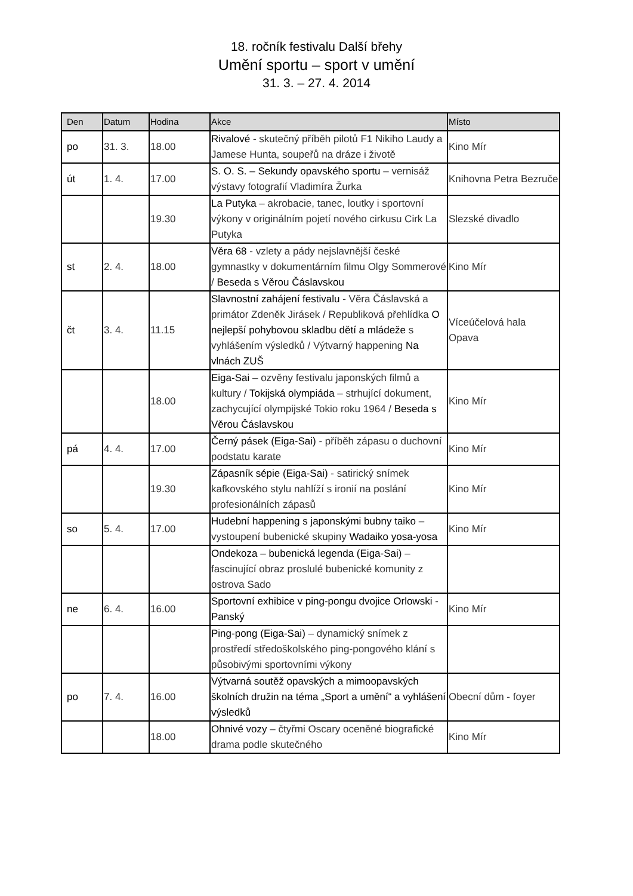18. ročník festivalu Další břehy
Umění sportu – sport v umění
31. 3. – 27. 4. 2014
| Den | Datum | Hodina | Akce | Místo |
| --- | --- | --- | --- | --- |
| po | 31. 3. | 18.00 | Rivalové - skutečný příběh pilotů F1 Nikiho Laudy a Jamese Hunta, soupeřů na dráze i životě | Kino Mír |
| út | 1. 4. | 17.00 | S. O. S. – Sekundy opavského sportu – vernisáž výstavy fotografií Vladimíra Žurka | Knihovna Petra Bezruče |
| | | 19.30 | La Putyka – akrobacie, tanec, loutky i sportovní výkony v originálním pojetí nového cirkusu Cirk La Putyka | Slezské divadlo |
| st | 2. 4. | 18.00 | Věra 68 - vzlety a pády nejslavnější české gymnastky v dokumentárním filmu Olgy Sommerové / Beseda s Věrou Čáslavskou | Kino Mír |
| čt | 3. 4. | 11.15 | Slavnostní zahájení festivalu - Věra Čáslavská a primátor Zdeněk Jirásek / Republiková přehlídka O nejlepší pohybovou skladbu dětí a mládeže s vyhlášením výsledků / Výtvarný happening Na vlnách ZUŠ | Víceúčelová hala Opava |
| | | 18.00 | Eiga-Sai – ozvěny festivalu japonských filmů a kultury / Tokijská olympiáda – strhující dokument, zachycující olympijské Tokio roku 1964 / Beseda s Věrou Čáslavskou | Kino Mír |
| pá | 4. 4. | 17.00 | Černý pásek (Eiga-Sai) - příběh zápasu o duchovní podstatu karate | Kino Mír |
| | | 19.30 | Zápasník sépie (Eiga-Sai) - satirický snímek kafkovského stylu nahlíží s ironií na poslání profesionálních zápasů | Kino Mír |
| so | 5. 4. | 17.00 | Hudební happening s japonskými bubny taiko – vystoupení bubenické skupiny Wadaiko yosa-yosa | Kino Mír |
| | | | Ondekoza – bubenická legenda (Eiga-Sai) – fascinující obraz proslulé bubenické komunity z ostrova Sado | |
| ne | 6. 4. | 16.00 | Sportovní exhibice v ping-pongu dvojice Orlowski - Panský | Kino Mír |
| | | | Ping-pong (Eiga-Sai) – dynamický snímek z prostředí středoškolského ping-pongového klání s působivými sportovními výkony | |
| po | 7. 4. | 16.00 | Výtvarná soutěž opavských a mimoopavských školních družin na téma „Sport a umění“ a vyhlášení výsledků | Obecní dům - foyer |
| | | 18.00 | Ohnivé vozy – čtyřmi Oscary oceněné biografické drama podle skutečného | Kino Mír |